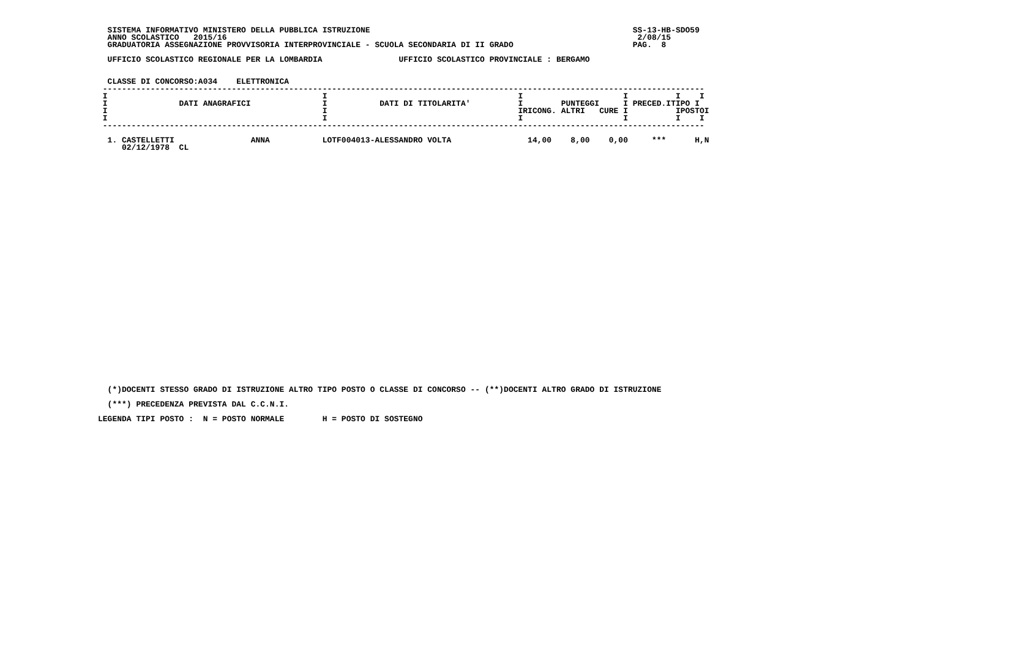SISTEMA INFORMATIVO MINISTERO DELLA PUBBLICA ISTRUZIONE                                                       SS-13-HB-SDO59
  ANNO SCOLASTICO   2015/16                                                                                      2/08/15
  GRADUATORIA ASSEGNAZIONE PROVVISORIA INTERPROVINCIALE - SCUOLA SECONDARIA DI II GRADO                         PAG.  8

  UFFICIO SCOLASTICO REGIONALE PER LA LOMBARDIA                UFFICIO SCOLASTICO PROVINCIALE : BERGAMO


  CLASSE DI CONCORSO:A034    ELETTRONICA
 ------------------------------------------------------------------------------------------------------------------------------
 I                                             I                                        I                     I          I    I
 I               DATI ANAGRAFICI               I           DATI DI TITOLARITA'          I        PUNTEGGI     I PRECED.ITIPO I
 I                                             I                                        IRICONG. ALTRI   CURE I          IPOSTOI
 I                                             I                                        I                     I          I    I
 ------------------------------------------------------------------------------------------------------------------------------

  1. CASTELLETTI                ANNA           LOTF004013-ALESSANDRO VOLTA                14,00    8,00    0,00     ***      H,N
     02/12/1978  CL
  (*)DOCENTI STESSO GRADO DI ISTRUZIONE ALTRO TIPO POSTO O CLASSE DI CONCORSO -- (**)DOCENTI ALTRO GRADO DI ISTRUZIONE

  (***) PRECEDENZA PREVISTA DAL C.C.N.I.

LEGENDA TIPI POSTO :  N = POSTO NORMALE        H = POSTO DI SOSTEGNO